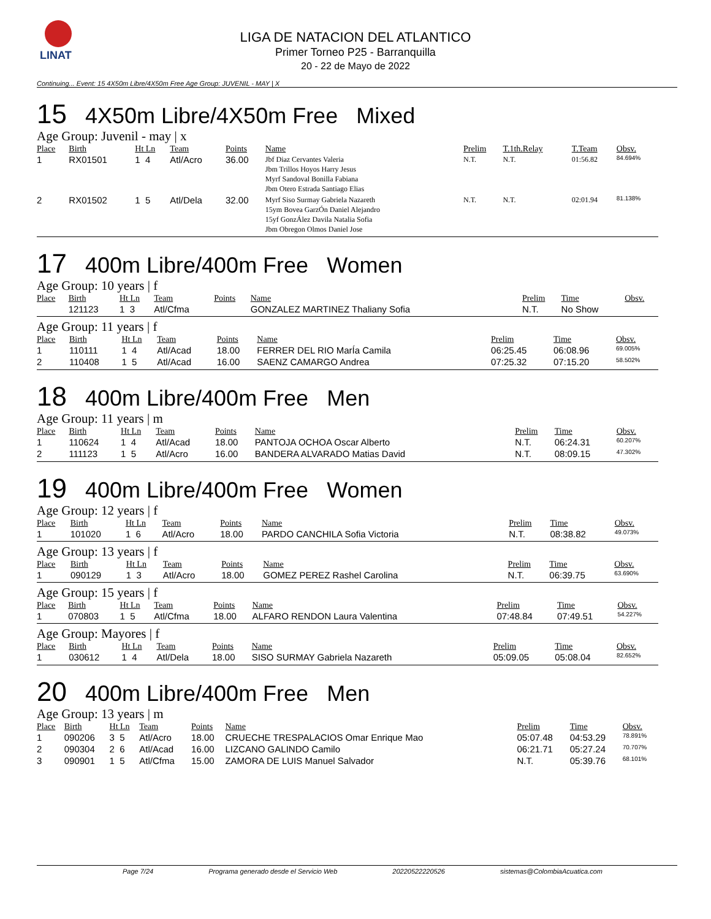LINAT
LIGA DE NATACION DEL ATLANTICO
Primer Torneo P25 - Barranquilla
20 - 22 de Mayo de 2022
Continuing... Event: 15 4X50m Libre/4X50m Free Age Group: JUVENIL - MAY | X
15 4X50m Libre/4X50m Free Mixed
Age Group: Juvenil - may | x
| Place | Birth | Ht Ln | Team | Points | Name | Prelim | T.1th.Relay | T.Team | Obsv. |
| --- | --- | --- | --- | --- | --- | --- | --- | --- | --- |
| 1 | RX01501 | 1 4 | Atl/Acro | 36.00 | Jbf Diaz Cervantes Valeria Jbm Trillos Hoyos Harry Jesus Myrf Sandoval Bonilla Fabiana Jbm Otero Estrada Santiago Elias | N.T. | N.T. | 01:56.82 | 84.694% |
| 2 | RX01502 | 1 5 | Atl/Dela | 32.00 | Myrf Siso Surmay Gabriela Nazareth 15ym Bovea GarzÓn Daniel Alejandro 15yf GonzÁlez Davila Natalia Sofia Jbm Obregon Olmos Daniel Jose | N.T. | N.T. | 02:01.94 | 81.138% |
17 400m Libre/400m Free Women
Age Group: 10 years | f
| Place | Birth | Ht Ln | Team | Points | Name | Prelim | Time | Obsv. |
| --- | --- | --- | --- | --- | --- | --- | --- | --- |
| | 121123 | 1 3 | Atl/Cfma | | GONZALEZ MARTINEZ Thaliany Sofia | N.T. | No Show | |
Age Group: 11 years | f
| Place | Birth | Ht Ln | Team | Points | Name | Prelim | Time | Obsv. |
| --- | --- | --- | --- | --- | --- | --- | --- | --- |
| 1 | 110111 | 1 4 | Atl/Acad | 18.00 | FERRER DEL RIO MarÍa Camila | 06:25.45 | 06:08.96 | 69.005% |
| 2 | 110408 | 1 5 | Atl/Acad | 16.00 | SAENZ CAMARGO Andrea | 07:25.32 | 07:15.20 | 58.502% |
18 400m Libre/400m Free Men
Age Group: 11 years | m
| Place | Birth | Ht Ln | Team | Points | Name | Prelim | Time | Obsv. |
| --- | --- | --- | --- | --- | --- | --- | --- | --- |
| 1 | 110624 | 1 4 | Atl/Acad | 18.00 | PANTOJA OCHOA Oscar Alberto | N.T. | 06:24.31 | 60.207% |
| 2 | 111123 | 1 5 | Atl/Acro | 16.00 | BANDERA ALVARADO Matias David | N.T. | 08:09.15 | 47.302% |
19 400m Libre/400m Free Women
Age Group: 12 years | f
| Place | Birth | Ht Ln | Team | Points | Name | Prelim | Time | Obsv. |
| --- | --- | --- | --- | --- | --- | --- | --- | --- |
| 1 | 101020 | 1 6 | Atl/Acro | 18.00 | PARDO CANCHILA Sofia Victoria | N.T. | 08:38.82 | 49.073% |
Age Group: 13 years | f
| Place | Birth | Ht Ln | Team | Points | Name | Prelim | Time | Obsv. |
| --- | --- | --- | --- | --- | --- | --- | --- | --- |
| 1 | 090129 | 1 3 | Atl/Acro | 18.00 | GOMEZ PEREZ Rashel Carolina | N.T. | 06:39.75 | 63.690% |
Age Group: 15 years | f
| Place | Birth | Ht Ln | Team | Points | Name | Prelim | Time | Obsv. |
| --- | --- | --- | --- | --- | --- | --- | --- | --- |
| 1 | 070803 | 1 5 | Atl/Cfma | 18.00 | ALFARO RENDON Laura Valentina | 07:48.84 | 07:49.51 | 54.227% |
Age Group: Mayores | f
| Place | Birth | Ht Ln | Team | Points | Name | Prelim | Time | Obsv. |
| --- | --- | --- | --- | --- | --- | --- | --- | --- |
| 1 | 030612 | 1 4 | Atl/Dela | 18.00 | SISO SURMAY Gabriela Nazareth | 05:09.05 | 05:08.04 | 82.652% |
20 400m Libre/400m Free Men
Age Group: 13 years | m
| Place | Birth | Ht Ln | Team | Points | Name | Prelim | Time | Obsv. |
| --- | --- | --- | --- | --- | --- | --- | --- | --- |
| 1 | 090206 | 3 5 | Atl/Acro | 18.00 | CRUECHE TRESPALACIOS Omar Enrique Mao | 05:07.48 | 04:53.29 | 78.891% |
| 2 | 090304 | 2 6 | Atl/Acad | 16.00 | LIZCANO GALINDO Camilo | 06:21.71 | 05:27.24 | 70.707% |
| 3 | 090901 | 1 5 | Atl/Cfma | 15.00 | ZAMORA DE LUIS Manuel Salvador | N.T. | 05:39.76 | 68.101% |
Page 7/24 Programa generado desde el Servicio Web 20220522220526 sistemas@ColombiaAcuatica.com